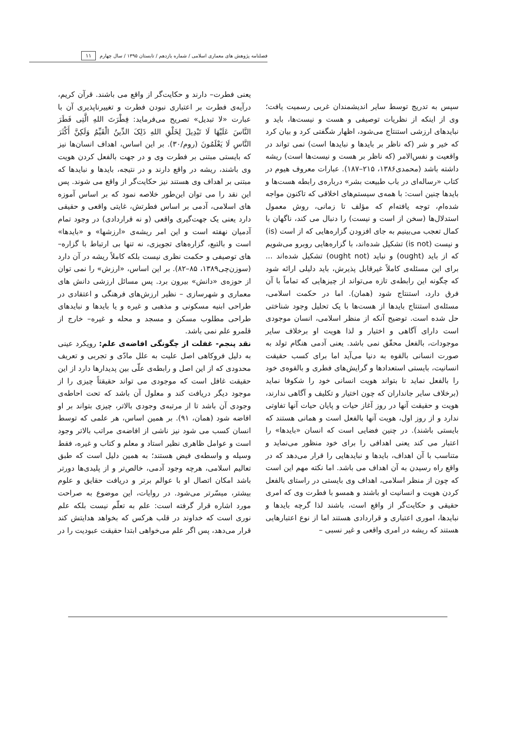فصلنامه پژوهش های معماری اسلامی / شماره یازدهم / تابستان ۱۳۹۵ / سال چهارم ۱۱
سپس به تدریج توسط سایر اندیشمندان غربی رسمیت یافت؛ وی از اینکه از نظریات توصیفی و هست و نیست‌ها، باید و نبایدهای ارزشی استنتاج می‌شود، اظهار شگفتی کرد و بیان کرد که خیر و شر (که ناظر بر بایدها و نبایدها است) نمی تواند در واقعیت و نفس‌الامر (که ناظر بر هست و نیست‌ها است) ریشه داشته باشد (محمدی۱۳۸۶، ۲۱۵–۱۸۷). عبارات معروف هیوم در کتاب «رساله‌ای در باب طبیعت بشر» درباره‌ی رابطه هست‌ها و بایدها چنین است: با همه‌ی سیستم‌های اخلاقی که تاکنون مواجه شده‌ام، توجه یافته‌ام که مؤلف تا زمانی، روش معمول استدلال‌ها (سخن از است و نیست) را دنبال می کند، ناگهان با کمال تعجب می‌بینیم به جای افزودن گزاره‌هایی که از است (is) و نیست (is not) تشکیل شده‌اند، با گزاره‌هایی روبرو می‌شویم که از باید (ought) و نباید (ought not) تشکیل شده‌اند ... برای این مسئله‌ی کاملاً غیرقابل پذیرش، باید دلیلی ارائه شود که چگونه این رابطه‌ی تازه می‌تواند از چیزهایی که تماماً با آن فرق دارد، استنتاج شود (همان). اما در حکمت اسلامی، مسئله‌ی استنتاج بایدها از هست‌ها با یک تحلیل وجود شناختی حل شده است. توضیح آنکه از منظر اسلامی، انسان موجودی است دارای آگاهی و اختیار و لذا هویت او برخلاف سایر موجودات، بالفعل محقّق نمی باشد. یعنی آدمی هنگام تولد به صورت انسانی بالقوه به دنیا می‌آید اما برای کسب حقیقت انسانیت، بایستی استعدادها و گرایش‌های فطری و بالقوه‌ی خود را بالفعل نماید تا بتواند هویت انسانی خود را شکوفا نماید (برخلاف سایر جانداران که چون اختیار و تکلیف و آگاهی ندارند، هویت و حقیقت آنها در روز آغاز حیات و پایان حیات آنها تفاوتی ندارد و از روز اول، هویت آنها بالفعل است و همانی هستند که بایستی باشند). در چنین فضایی است که انسان «بایدها» را اعتبار می کند یعنی اهدافی را برای خود منظور می‌نماید و متناسب با آن اهداف، بایدها و نبایدهایی را قرار می‌دهد که در واقع راه رسیدن به آن اهداف می باشد. اما نکته مهم این است که چون از منظر اسلامی، اهداف وی بایستی در راستای بالفعل کردن هویت و انسانیت او باشند و همسو با فطرت وی که امری حقیقی و حکایت‌گر از واقع است، باشند لذا گرچه بایدها و نبایدها، اموری اعتباری و قراردادی هستند اما از نوع اعتبارهایی هستند که ریشه در امری واقعی و غیر نسبی –
یعنی فطرت– دارند و حکایت‌گر از واقع می باشند. قرآن کریم، درآیه‌ی فطرت بر اعتباری نبودن فطرت و تغییرناپذیری آن با عبارت «لا تبدیل» تصریح می‌فرماید: فِطْرَتَ اللهِ الَّتِی فَطَرَ النَّاسَ عَلَیْهَا لَا تَبْدِیلَ لِخَلْقِ اللهِ ذَلِکَ الدِّینُ الْقَیِّمُ وَلَکِنَّ أَکْثَرَ النَّاسِ لَا یَعْلَمُونَ (روم/۳۰). بر این اساس، اهداف انسان‌ها نیز که بایستی مبتنی بر فطرت وی و در جهت بالفعل کردن هویت وی باشند، ریشه در واقع دارند و در نتیجه، بایدها و نبایدها که مبتنی بر اهداف وی هستند نیز حکایت‌گر از واقع می شوند. پس این نقد را می توان این‌طور خلاصه نمود که بر اساس آموزه های اسلامی، آدمی بر اساس فطرتش، غایتی واقعی و حقیقی دارد یعنی یک جهت‌گیری واقعی (و نه قراردادی) در وجود تمام آدمیان نهفته است و این امر ریشه‌ی «ارزشها» و «بایدها» است و بالتبع، گزاره‌های تجویزی، نه تنها بی ارتباط با گزاره–های توصیفی و حکمت نظری نیست بلکه کاملاً ریشه در آن دارد (سوزن‌چی۱۳۸۹، ۸۵–۸۲). بر این اساس، «ارزش» را نمی توان از حوزه‌ی «دانش» بیرون برد. پس مسائل ارزشی دانش های معماری و شهرسازی – نظیر ارزش‌های فرهنگی و اعتقادی در طراحی ابنیه مسکونی و مذهبی و غیره و یا بایدها و نبایدهای طراحی مطلوب مسکن و مسجد و محله و غیره– خارج از قلمرو علم نمی باشد.
نقد پنجم- غفلت از چگونگی افاضه‌ی علم: رویکرد عینی به دلیل فروکاهی اصل علیت به علل مادّی و تجربی و تعریف محدودی که از این اصل و رابطه‌ی علّی بین پدیدارها دارد از این حقیقت غافل است که موجودی می تواند حقیقتاً چیزی را از موجود دیگر دریافت کند و معلول آن باشد که تحت احاطه‌ی وجودی آن باشد تا از مرتبه‌ی وجودی بالاتر، چیزی بتواند بر او افاضه شود (همان، ۹۱). بر همین اساس، هر علمی که توسط انسان کسب می شود نیز ناشی از افاضه‌ی مراتب بالاتر وجود است و عوامل ظاهری نظیر استاد و معلم و کتاب و غیره، فقط وسیله و واسطه‌ی فیض هستند؛ به همین دلیل است که طبق تعالیم اسلامی، هرچه وجود آدمی، خالص‌تر و از پلیدی‌ها دورتر باشد امکان اتصال او با عوالم برتر و دریافت حقایق و علوم بیشتر، میسّرتر می‌شود. در روایات، این موضوع به صراحت مورد اشاره قرار گرفته است: علم به تعلّم نیست بلکه علم نوری است که خداوند در قلب هرکس که بخواهد هدایتش کند قرار می‌دهد، پس اگر علم می‌خواهی ابتدا حقیقت عبودیت را در